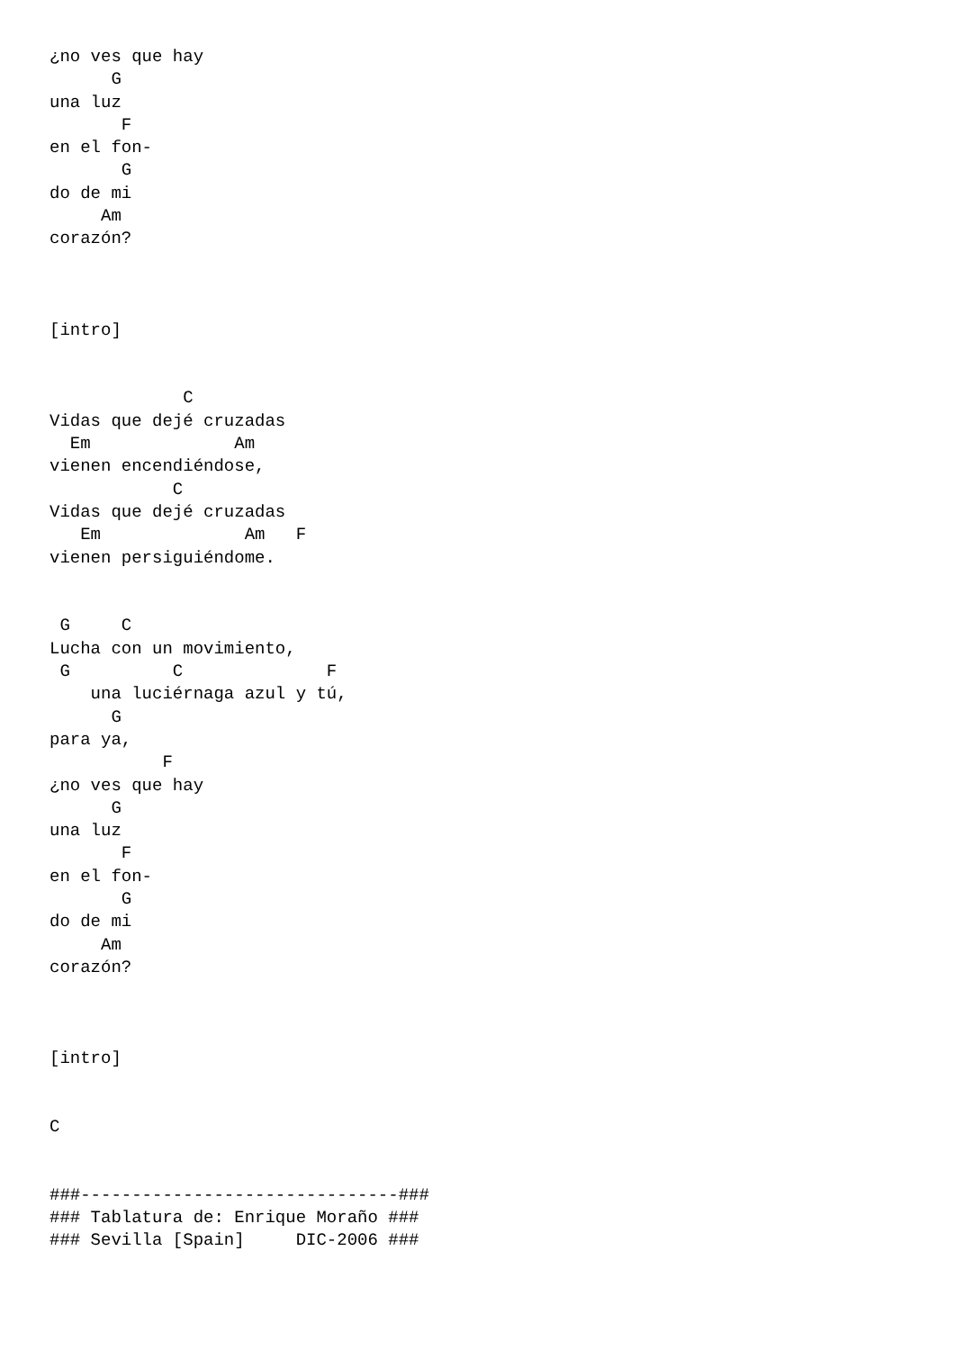¿no ves que hay
      G
una luz
       F
en el fon-
       G
do de mi
     Am
corazón?



[intro]


             C
Vidas que dejé cruzadas
  Em              Am
vienen encendiéndose,
            C
Vidas que dejé cruzadas
   Em              Am   F
vienen persiguiéndome.


 G     C
Lucha con un movimiento,
 G          C              F
    una luciérnaga azul y tú,
      G
para ya,
           F
¿no ves que hay
      G
una luz
       F
en el fon-
       G
do de mi
     Am
corazón?



[intro]


C


###-------------------------------###
### Tablatura de: Enrique Moraño ###
### Sevilla [Spain]     DIC-2006 ###